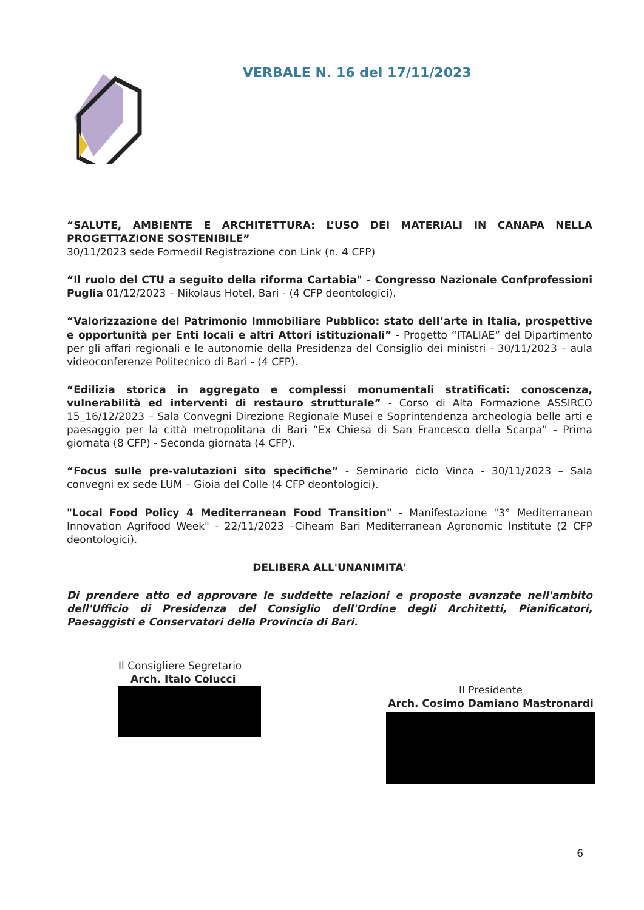VERBALE N. 16 del 17/11/2023
“SALUTE, AMBIENTE E ARCHITETTURA: L’USO DEI MATERIALI IN CANAPA NELLA PROGETTAZIONE SOSTENIBILE”
30/11/2023 sede Formedil Registrazione con Link (n. 4 CFP)
“Il ruolo del CTU a seguito della riforma Cartabia" - Congresso Nazionale Confprofessioni Puglia 01/12/2023 – Nikolaus Hotel, Bari - (4 CFP deontologici).
“Valorizzazione del Patrimonio Immobiliare Pubblico: stato dell’arte in Italia, prospettive e opportunità per Enti locali e altri Attori istituzionali” - Progetto “ITALIAE” del Dipartimento per gli affari regionali e le autonomie della Presidenza del Consiglio dei ministri - 30/11/2023 – aula videoconferenze Politecnico di Bari - (4 CFP).
“Edilizia storica in aggregato e complessi monumentali stratificati: conoscenza, vulnerabilità ed interventi di restauro strutturale” - Corso di Alta Formazione ASSIRCO 15_16/12/2023 – Sala Convegni Direzione Regionale Musei e Soprintendenza archeologia belle arti e paesaggio per la città metropolitana di Bari “Ex Chiesa di San Francesco della Scarpa” - Prima giornata (8 CFP) - Seconda giornata (4 CFP).
“Focus sulle pre-valutazioni sito specifiche” - Seminario ciclo Vinca - 30/11/2023 – Sala convegni ex sede LUM – Gioia del Colle (4 CFP deontologici).
"Local Food Policy 4 Mediterranean Food Transition" - Manifestazione "3° Mediterranean Innovation Agrifood Week" - 22/11/2023 –Ciheam Bari Mediterranean Agronomic Institute (2 CFP deontologici).
DELIBERA ALL'UNANIMITA'
Di prendere atto ed approvare le suddette relazioni e proposte avanzate nell'ambito dell'Ufficio di Presidenza del Consiglio dell'Ordine degli Architetti, Pianificatori, Paesaggisti e Conservatori della Provincia di Bari.
Il Consigliere Segretario
Arch. Italo Colucci
Il Presidente
Arch. Cosimo Damiano Mastronardi
6